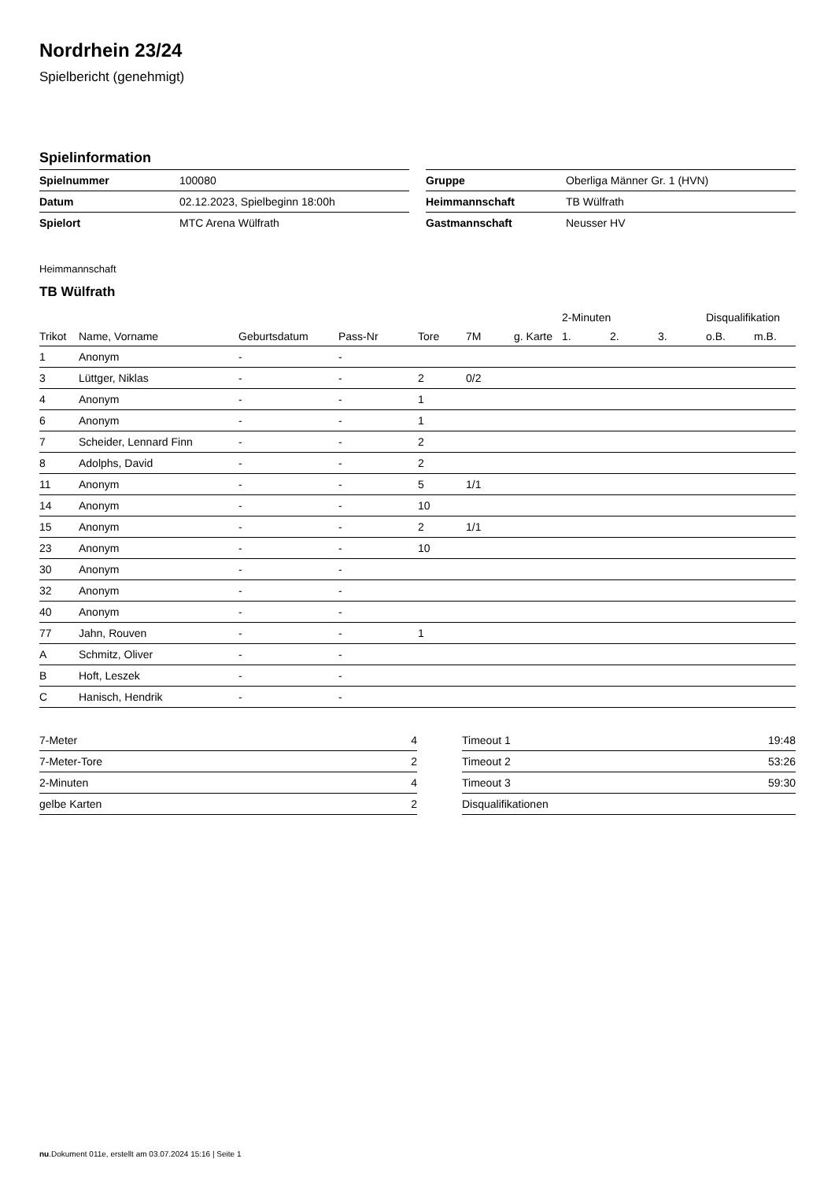Nordrhein 23/24
Spielbericht (genehmigt)
Spielinformation
| Spielnummer | 100080 |
| Datum | 02.12.2023, Spielbeginn 18:00h |
| Spielort | MTC Arena Wülfrath |
| Gruppe | Oberliga Männer Gr. 1 (HVN) |
| Heimmannschaft | TB Wülfrath |
| Gastmannschaft | Neusser HV |
Heimmannschaft
TB Wülfrath
| | | | | | | | 2-Minuten | | | Disqualifikation | |
| --- | --- | --- | --- | --- | --- | --- | --- | --- | --- | --- | --- |
| Trikot | Name, Vorname | Geburtsdatum | Pass-Nr | Tore | 7M | g. Karte | 1. | 2. | 3. | o.B. | m.B. |
| 1 | Anonym | - | - | | | | | | | | |
| 3 | Lüttger, Niklas | - | - | 2 | 0/2 | | | | | | |
| 4 | Anonym | - | - | 1 | | | | | | | |
| 6 | Anonym | - | - | 1 | | | | | | | |
| 7 | Scheider, Lennard Finn | - | - | 2 | | | | | | | |
| 8 | Adolphs, David | - | - | 2 | | | | | | | |
| 11 | Anonym | - | - | 5 | 1/1 | | | | | | |
| 14 | Anonym | - | - | 10 | | | | | | | |
| 15 | Anonym | - | - | 2 | 1/1 | | | | | | |
| 23 | Anonym | - | - | 10 | | | | | | | |
| 30 | Anonym | - | - | | | | | | | | |
| 32 | Anonym | - | - | | | | | | | | |
| 40 | Anonym | - | - | | | | | | | | |
| 77 | Jahn, Rouven | - | - | 1 | | | | | | | |
| A | Schmitz, Oliver | - | - | | | | | | | | |
| B | Hoft, Leszek | - | - | | | | | | | | |
| C | Hanisch, Hendrik | - | - | | | | | | | | |
| 7-Meter | 4 |
| 7-Meter-Tore | 2 |
| 2-Minuten | 4 |
| gelbe Karten | 2 |
| Timeout 1 | 19:48 |
| Timeout 2 | 53:26 |
| Timeout 3 | 59:30 |
| Disqualifikationen | |
nu.Dokument 011e, erstellt am 03.07.2024 15:16 | Seite 1